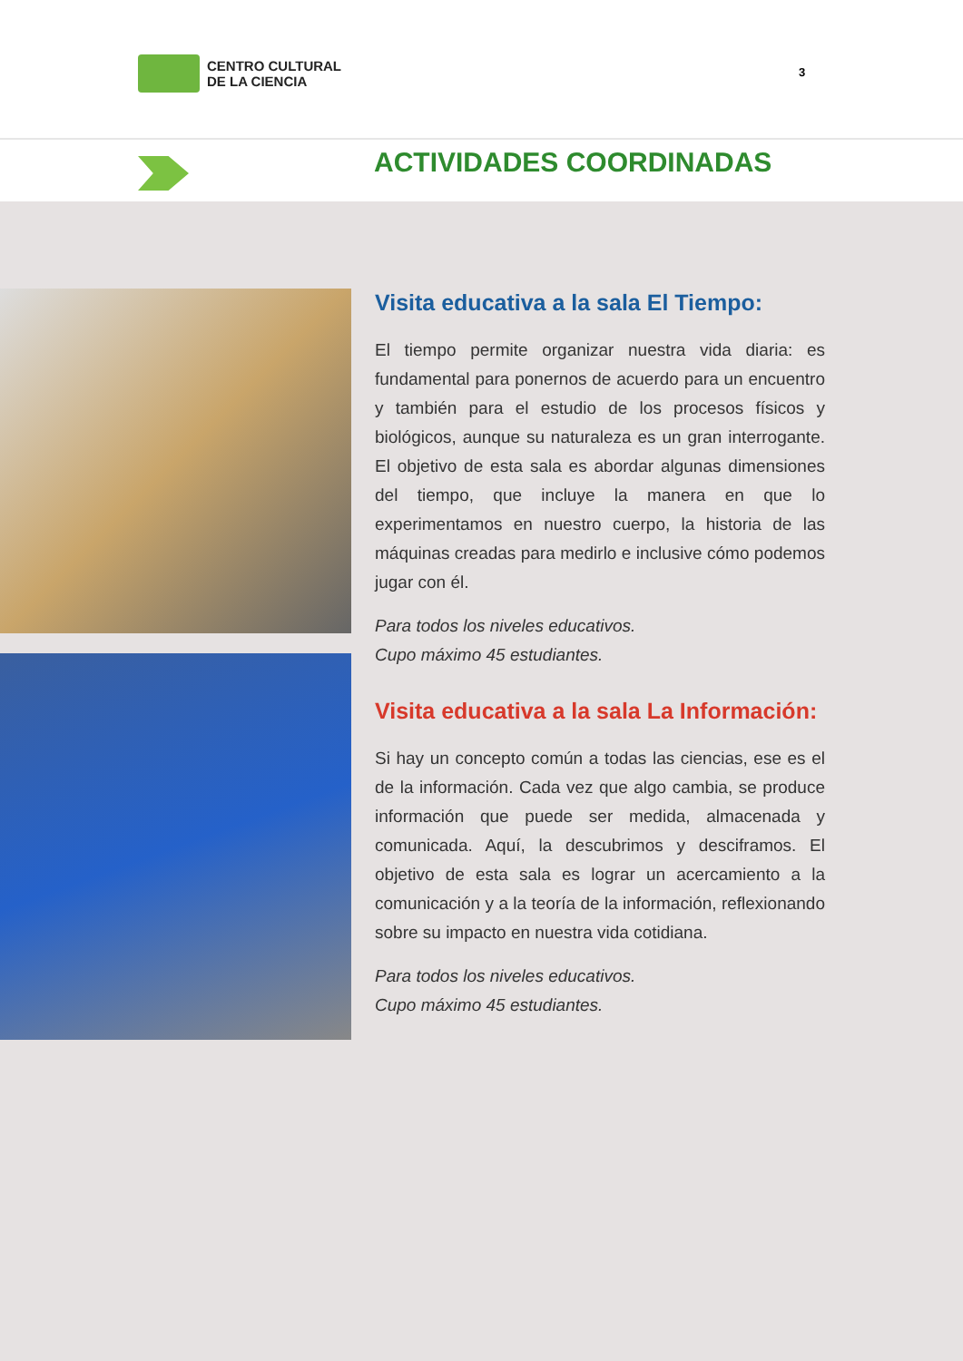CENTRO CULTURAL
DE LA CIENCIA
3
ACTIVIDADES COORDINADAS
Visita educativa a la sala El Tiempo:
El tiempo permite organizar nuestra vida diaria: es fundamental para ponernos de acuerdo para un encuentro y también para el estudio de los procesos físicos y biológicos, aunque su naturaleza es un gran interrogante. El objetivo de esta sala es abordar algunas dimensiones del tiempo, que incluye la manera en que lo experimentamos en nuestro cuerpo, la historia de las máquinas creadas para medirlo e inclusive cómo podemos jugar con él.
Para todos los niveles educativos.
Cupo máximo 45 estudiantes.
Visita educativa a la sala La Información:
Si hay un concepto común a todas las ciencias, ese es el de la información. Cada vez que algo cambia, se produce información que puede ser medida, almacenada y comunicada. Aquí, la descubrimos y desciframos. El objetivo de esta sala es lograr un acercamiento a la comunicación y a la teoría de la información, reflexionando sobre su impacto en nuestra vida cotidiana.
Para todos los niveles educativos.
Cupo máximo 45 estudiantes.